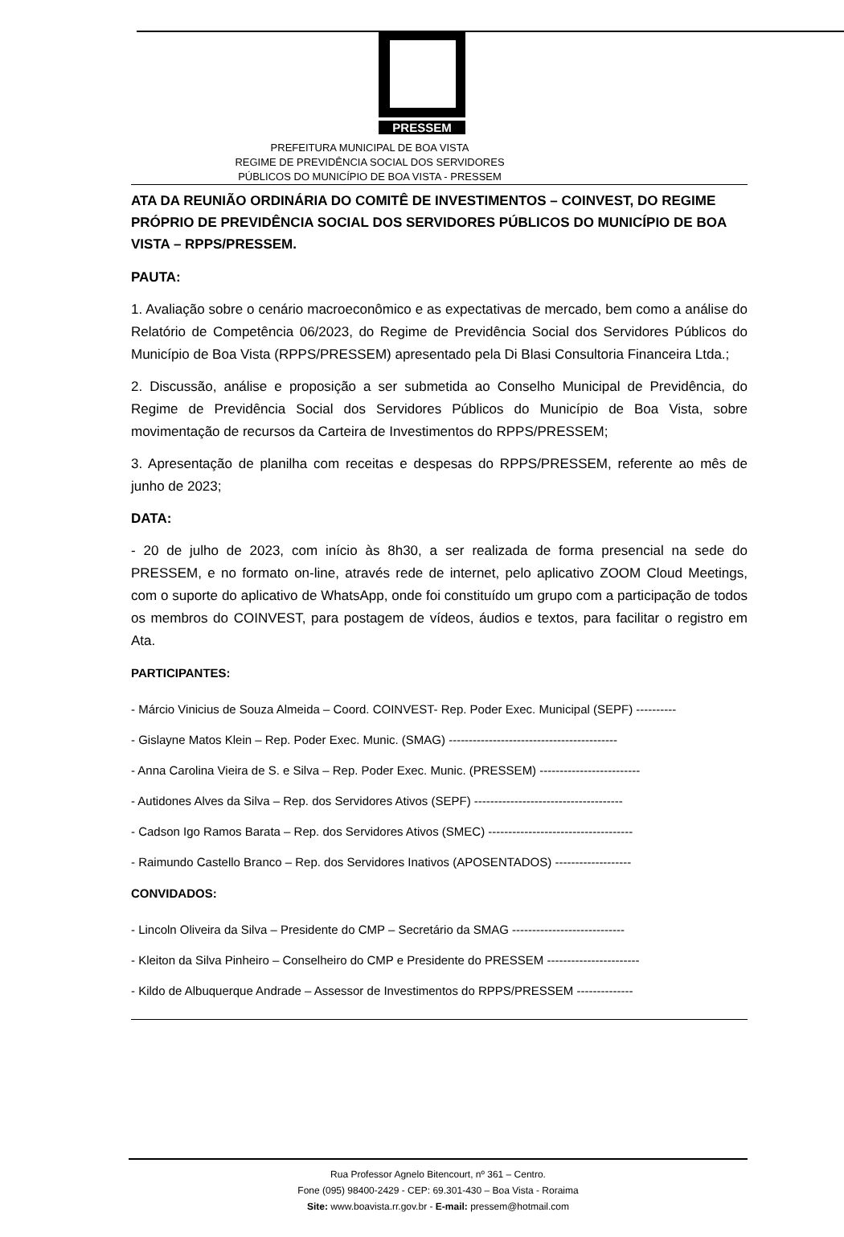PRESSEM
PREFEITURA MUNICIPAL DE BOA VISTA
REGIME DE PREVIDÊNCIA SOCIAL DOS SERVIDORES
PÚBLICOS DO MUNICÍPIO DE BOA VISTA - PRESSEM
ATA DA REUNIÃO ORDINÁRIA DO COMITÊ DE INVESTIMENTOS – COINVEST, DO REGIME PRÓPRIO DE PREVIDÊNCIA SOCIAL DOS SERVIDORES PÚBLICOS DO MUNICÍPIO DE BOA VISTA – RPPS/PRESSEM.
PAUTA:
1. Avaliação sobre o cenário macroeconômico e as expectativas de mercado, bem como a análise do Relatório de Competência 06/2023, do Regime de Previdência Social dos Servidores Públicos do Município de Boa Vista (RPPS/PRESSEM) apresentado pela Di Blasi Consultoria Financeira Ltda.;
2. Discussão, análise e proposição a ser submetida ao Conselho Municipal de Previdência, do Regime de Previdência Social dos Servidores Públicos do Município de Boa Vista, sobre movimentação de recursos da Carteira de Investimentos do RPPS/PRESSEM;
3. Apresentação de planilha com receitas e despesas do RPPS/PRESSEM, referente ao mês de junho de 2023;
DATA:
- 20 de julho de 2023, com início às 8h30, a ser realizada de forma presencial na sede do PRESSEM, e no formato on-line, através rede de internet, pelo aplicativo ZOOM Cloud Meetings, com o suporte do aplicativo de WhatsApp, onde foi constituído um grupo com a participação de todos os membros do COINVEST, para postagem de vídeos, áudios e textos, para facilitar o registro em Ata.
PARTICIPANTES:
- Márcio Vinicius de Souza Almeida – Coord. COINVEST- Rep. Poder Exec. Municipal (SEPF) ----------
- Gislayne Matos Klein – Rep. Poder Exec. Munic. (SMAG) ------------------------------------------
- Anna Carolina Vieira de S. e Silva – Rep. Poder Exec. Munic. (PRESSEM) -------------------------
- Autidones Alves da Silva – Rep. dos Servidores Ativos (SEPF) -------------------------------------
- Cadson Igo Ramos Barata – Rep. dos Servidores Ativos (SMEC) ------------------------------------
- Raimundo Castello Branco – Rep. dos Servidores Inativos (APOSENTADOS) -------------------
CONVIDADOS:
- Lincoln Oliveira da Silva – Presidente do CMP – Secretário da SMAG ----------------------------
- Kleiton da Silva Pinheiro – Conselheiro do CMP e Presidente do PRESSEM -----------------------
- Kildo de Albuquerque Andrade – Assessor de Investimentos do RPPS/PRESSEM --------------
Rua Professor Agnelo Bitencourt, nº 361 – Centro.
Fone (095) 98400-2429 - CEP: 69.301-430 – Boa Vista - Roraima
Site: www.boavista.rr.gov.br - E-mail: pressem@hotmail.com